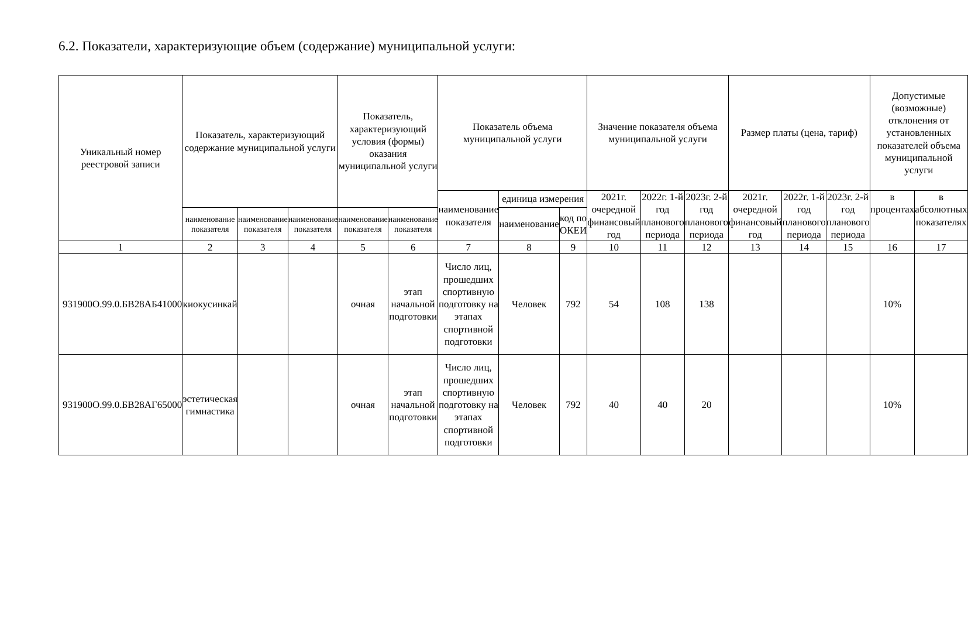6.2. Показатели, характеризующие объем (содержание) муниципальной услуги:
| Уникальный номер реестровой записи | Показатель, характеризующий содержание муниципальной услуги | | | Показатель, характеризующий условия (формы) оказания муниципальной услуги | | Показатель объема муниципальной услуги | | | Значение показателя объема муниципальной услуги | | | Размер платы (цена, тариф) | | | Допустимые (возможные) отклонения от установленных показателей объема муниципальной услуги | |
| --- | --- | --- | --- | --- | --- | --- | --- | --- | --- | --- | --- | --- | --- | --- | --- | --- |
| | | | | | | наименование показателя | единица измерения | | 2021г. очередной финансовый год | 2022г. 1-й год планового периода | 2023г. 2-й год планового периода | 2021г. очередной финансовый год | 2022г. 1-й год планового периода | 2023г. 2-й год планового периода | в процентах | в абсолютных показателях |
| | наименование показателя | наименование показателя | наименование показателя | наименование показателя | наименование показателя | | наименование | код по ОКЕИ | | | | | | | | |
| 1 | 2 | 3 | 4 | 5 | 6 | 7 | 8 | 9 | 10 | 11 | 12 | 13 | 14 | 15 | 16 | 17 |
| 931900О.99.0.БВ28АБ41000 | киокусинкай | | | очная | этап начальной подготовки | Число лиц, прошедших спортивную подготовку на этапах спортивной подготовки | Человек | 792 | 54 | 108 | 138 | | | | 10% | |
| 931900О.99.0.БВ28АГ65000 | эстетическая гимнастика | | | очная | этап начальной подготовки | Число лиц, прошедших спортивную подготовку на этапах спортивной подготовки | Человек | 792 | 40 | 40 | 20 | | | | 10% | |